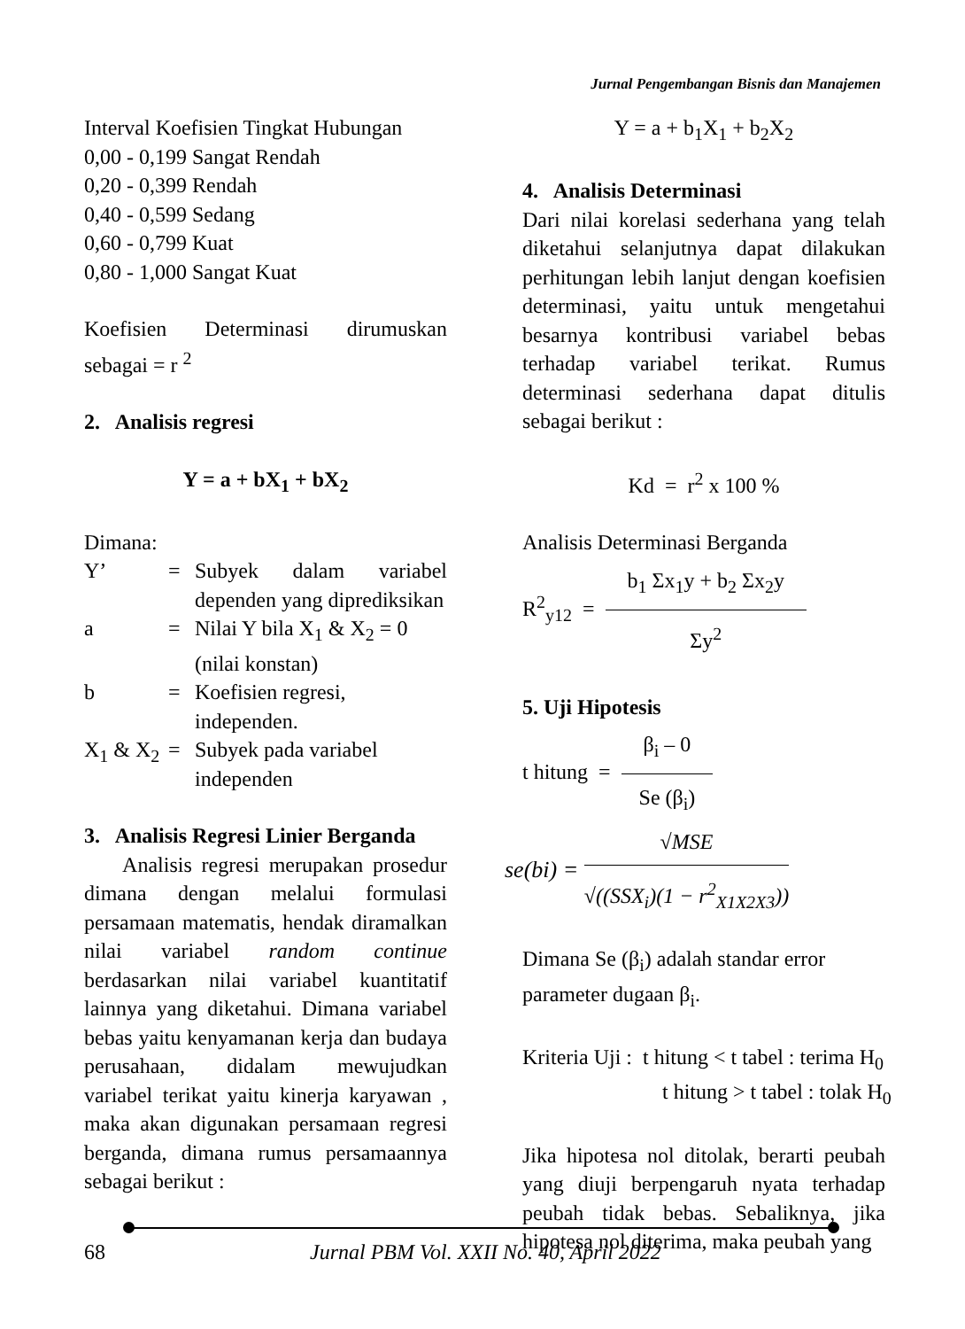Jurnal Pengembangan Bisnis dan Manajemen
Interval Koefisien Tingkat Hubungan
0,00 - 0,199 Sangat Rendah
0,20 - 0,399 Rendah
0,40 - 0,599 Sedang
0,60 - 0,799 Kuat
0,80 - 1,000 Sangat Kuat
Koefisien Determinasi dirumuskan sebagai = r <sup>2</sup>
2. Analisis regresi
Y = a + bX<sub>1</sub> + bX<sub>2</sub>
Dimana:
| Y’ | = | Subyek dalam variabel dependen yang diprediksikan |
| a | = | Nilai Y bila X<sub>1</sub> & X<sub>2</sub> = 0 (nilai konstan) |
| b | = | Koefisien regresi, independen. |
| X<sub>1</sub> & X<sub>2</sub> | = | Subyek pada variabel independen |
3. Analisis Regresi Linier Berganda
Analisis regresi merupakan prosedur dimana dengan melalui formulasi persamaan matematis, hendak diramalkan nilai variabel random continue berdasarkan nilai variabel kuantitatif lainnya yang diketahui. Dimana variabel bebas yaitu kenyamanan kerja dan budaya perusahaan, didalam mewujudkan variabel terikat yaitu kinerja karyawan , maka akan digunakan persamaan regresi berganda, dimana rumus persamaannya sebagai berikut :
Y = a + b<sub>1</sub>X<sub>1</sub> + b<sub>2</sub>X<sub>2</sub>
4. Analisis Determinasi
Dari nilai korelasi sederhana yang telah diketahui selanjutnya dapat dilakukan perhitungan lebih lanjut dengan koefisien determinasi, yaitu untuk mengetahui besarnya kontribusi variabel bebas terhadap variabel terikat. Rumus determinasi sederhana dapat ditulis sebagai berikut :
Kd = r<sup>2</sup> x 100 %
Analisis Determinasi Berganda
R<sup>2</sup><sub>y12</sub> =
b<sub>1</sub> Σx<sub>1</sub>y + b<sub>2</sub> Σx<sub>2</sub>y
Σy<sup>2</sup>
5. Uji Hipotesis
t hitung =
β<sub>i</sub> – 0
Se (β<sub>i</sub>)
se(bi) =
√MSE
√((SSX<sub>i</sub>)(1 − r<sup>2</sup><sub>X1X2X3</sub>))
Dimana Se (β<sub>i</sub>) adalah standar error parameter dugaan β<sub>i</sub>.
Kriteria Uji : t hitung < t tabel : terima H<sub>0</sub>
t hitung > t tabel : tolak H<sub>0</sub>
Jika hipotesa nol ditolak, berarti peubah yang diuji berpengaruh nyata terhadap peubah tidak bebas. Sebaliknya, jika hipotesa nol diterima, maka peubah yang
68 Jurnal PBM Vol. XXII No. 40, April 2022